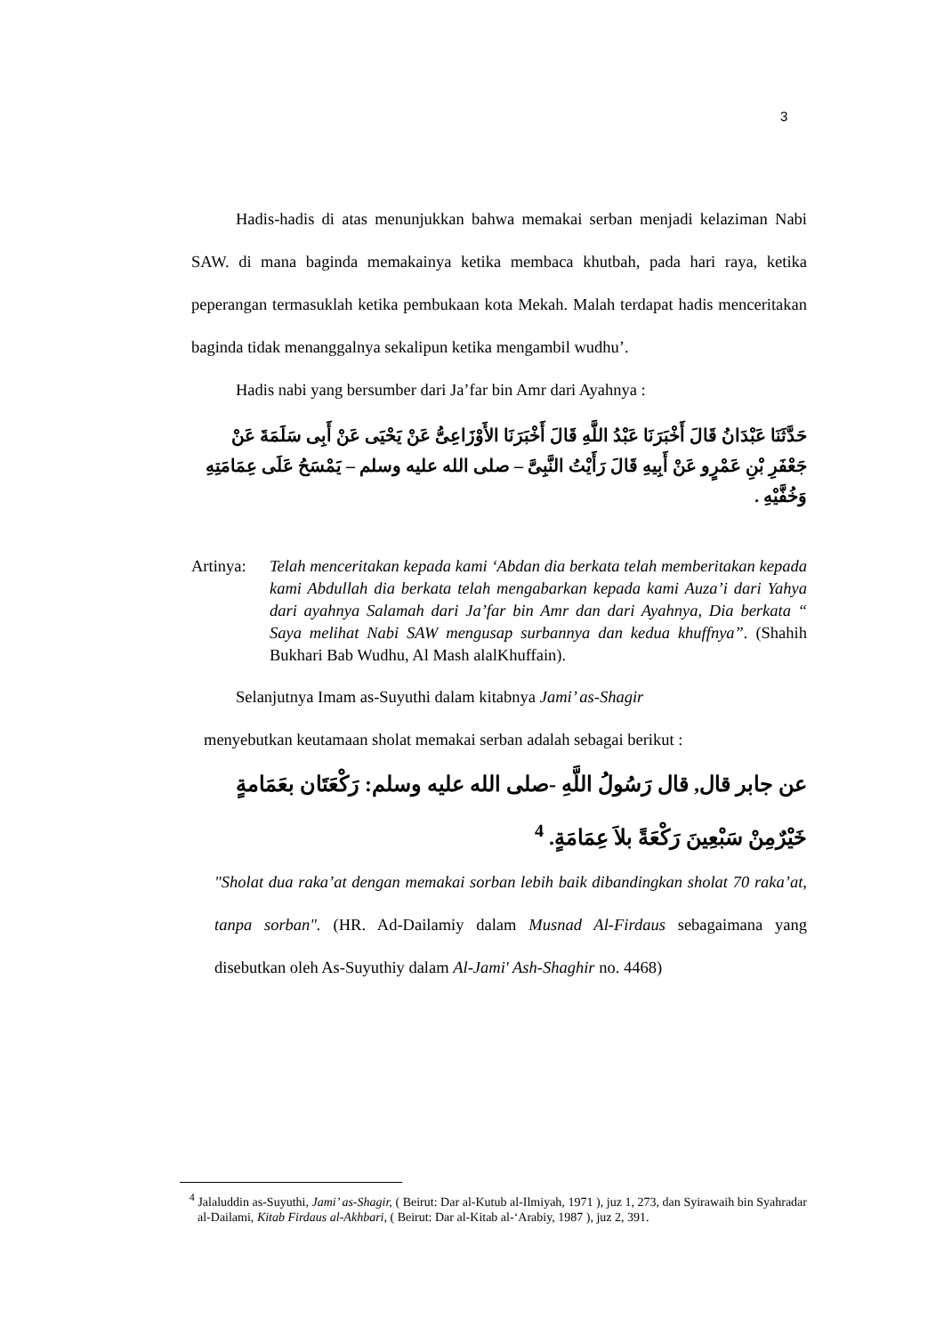3
Hadis-hadis di atas menunjukkan bahwa memakai serban menjadi kelaziman Nabi SAW. di mana baginda memakainya ketika membaca khutbah, pada hari raya, ketika peperangan termasuklah ketika pembukaan kota Mekah. Malah terdapat hadis menceritakan baginda tidak menanggalnya sekalipun ketika mengambil wudhu’.
Hadis nabi yang bersumber dari Ja’far bin Amr dari Ayahnya :
حَدَّثَنَا عَبْدَانُ قَالَ أَخْبَرَنَا عَبْدُ اللَّهِ قَالَ أَخْبَرَنَا الأَوْزَاعِىُّ عَنْ يَحْيَى عَنْ أَبِى سَلَمَةَ عَنْ جَعْفَرِ بْنِ عَمْرٍو عَنْ أَبِيهِ قَالَ رَأَيْتُ النَّبِىَّ – صلى الله عليه وسلم – يَمْسَحُ عَلَى عِمَامَتِهِ وَخُفَّيْهِ .
Artinya:
Telah menceritakan kepada kami ‘Abdan dia berkata telah memberitakan kepada kami Abdullah dia berkata telah mengabarkan kepada kami Auza’i dari Yahya dari ayahnya Salamah dari Ja’far bin Amr dan dari Ayahnya, Dia berkata “ Saya melihat Nabi SAW mengusap surbannya dan kedua khuffnya”. (Shahih Bukhari Bab Wudhu, Al Mash alalKhuffain).
Selanjutnya Imam as-Suyuthi dalam kitabnya Jami’ as-Shagir
menyebutkan keutamaan sholat memakai serban adalah sebagai berikut :
عن جابر قال, قال رَسُولُ اللَّهِ -صلى الله عليه وسلم: رَكْعَتَان بعَمَامةٍ خَيْرٌمِنْ سَبْعِينَ رَكْعَةً بلاَ عِمَامَةٍ. <sup>4</sup>
"Sholat dua raka’at dengan memakai sorban lebih baik dibandingkan sholat 70 raka’at, tanpa sorban". (HR. Ad-Dailamiy dalam Musnad Al-Firdaus sebagaimana yang disebutkan oleh As-Suyuthiy dalam Al-Jami' Ash-Shaghir no. 4468)
<sup>4</sup> Jalaluddin as-Suyuthi, Jami’ as-Shagir, ( Beirut: Dar al-Kutub al-Ilmiyah, 1971 ), juz 1, 273, dan Syirawaih bin Syahradar al-Dailami, Kitab Firdaus al-Akhbari, ( Beirut: Dar al-Kitab al-‘Arabiy, 1987 ), juz 2, 391.